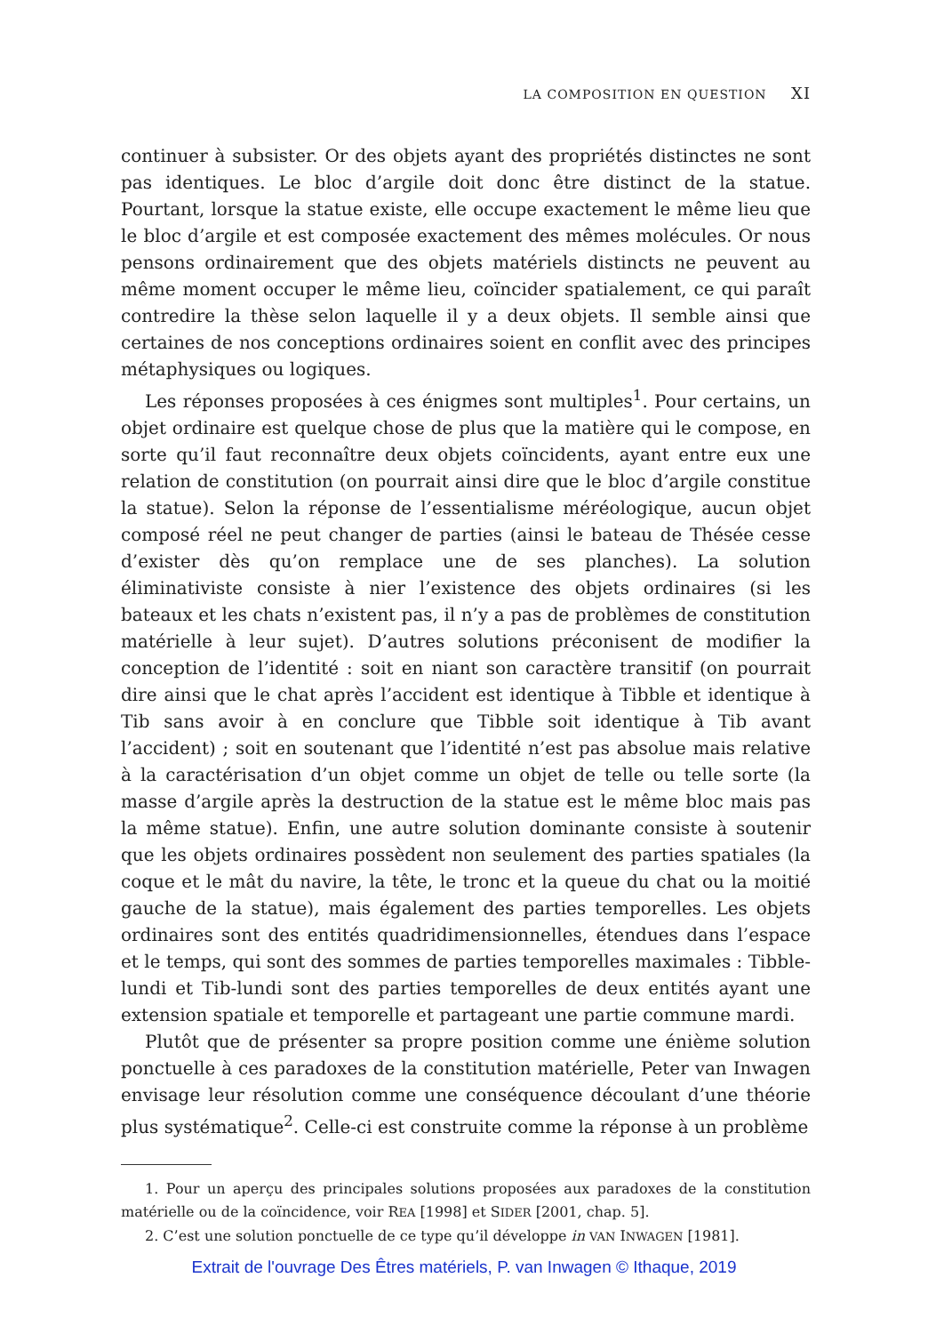LA COMPOSITION EN QUESTION XI
continuer à subsister. Or des objets ayant des propriétés distinctes ne sont pas identiques. Le bloc d’argile doit donc être distinct de la statue. Pourtant, lorsque la statue existe, elle occupe exactement le même lieu que le bloc d’argile et est composée exactement des mêmes molécules. Or nous pensons ordinairement que des objets matériels distincts ne peuvent au même moment occuper le même lieu, coïncider spatialement, ce qui paraît contredire la thèse selon laquelle il y a deux objets. Il semble ainsi que certaines de nos conceptions ordinaires soient en conflit avec des principes métaphysiques ou logiques.
Les réponses proposées à ces énigmes sont multiples<sup>1</sup>. Pour certains, un objet ordinaire est quelque chose de plus que la matière qui le compose, en sorte qu’il faut reconnaître deux objets coïncidents, ayant entre eux une relation de constitution (on pourrait ainsi dire que le bloc d’argile constitue la statue). Selon la réponse de l’essentialisme méréologique, aucun objet composé réel ne peut changer de parties (ainsi le bateau de Thésée cesse d’exister dès qu’on remplace une de ses planches). La solution éliminativiste consiste à nier l’existence des objets ordinaires (si les bateaux et les chats n’existent pas, il n’y a pas de problèmes de constitution matérielle à leur sujet). D’autres solutions préconisent de modifier la conception de l’identité : soit en niant son caractère transitif (on pourrait dire ainsi que le chat après l’accident est identique à Tibble et identique à Tib sans avoir à en conclure que Tibble soit identique à Tib avant l’accident) ; soit en soutenant que l’identité n’est pas absolue mais relative à la caractérisation d’un objet comme un objet de telle ou telle sorte (la masse d’argile après la destruction de la statue est le même bloc mais pas la même statue). Enfin, une autre solution dominante consiste à soutenir que les objets ordinaires possèdent non seulement des parties spatiales (la coque et le mât du navire, la tête, le tronc et la queue du chat ou la moitié gauche de la statue), mais également des parties temporelles. Les objets ordinaires sont des entités quadridimensionnelles, étendues dans l’espace et le temps, qui sont des sommes de parties temporelles maximales : Tibble-lundi et Tib-lundi sont des parties temporelles de deux entités ayant une extension spatiale et temporelle et partageant une partie commune mardi.
Plutôt que de présenter sa propre position comme une énième solution ponctuelle à ces paradoxes de la constitution matérielle, Peter van Inwagen envisage leur résolution comme une conséquence découlant d’une théorie plus systématique<sup>2</sup>. Celle-ci est construite comme la réponse à un problème
1. Pour un aperçu des principales solutions proposées aux paradoxes de la constitution matérielle ou de la coïncidence, voir REA [1998] et SIDER [2001, chap. 5].
2. C’est une solution ponctuelle de ce type qu’il développe in VAN INWAGEN [1981].
Extrait de l'ouvrage Des Êtres matériels, P. van Inwagen © Ithaque, 2019